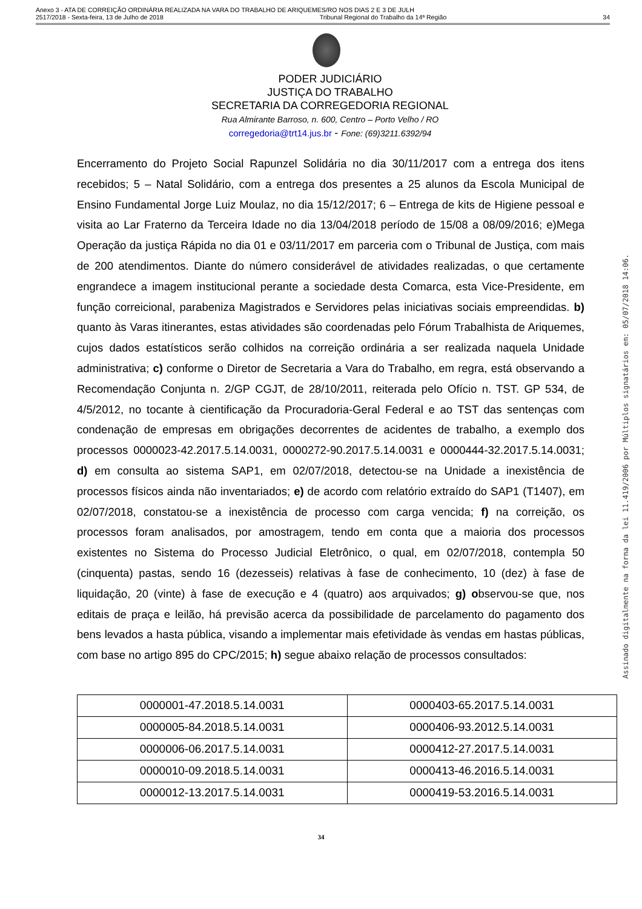Anexo 3 - ATA DE CORREIÇÃO ORDINÁRIA REALIZADA NA VARA DO TRABALHO DE ARIQUEMES/RO NOS DIAS 2 E 3 DE JULH
2517/2018 - Sexta-feira, 13 de Julho de 2018 Tribunal Regional do Trabalho da 14ª Região 34
PODER JUDICIÁRIO
JUSTIÇA DO TRABALHO
SECRETARIA DA CORREGEDORIA REGIONAL
Rua Almirante Barroso, n. 600, Centro – Porto Velho / RO
corregedoria@trt14.jus.br - Fone: (69)3211.6392/94
Encerramento do Projeto Social Rapunzel Solidária no dia 30/11/2017 com a entrega dos itens recebidos; 5 – Natal Solidário, com a entrega dos presentes a 25 alunos da Escola Municipal de Ensino Fundamental Jorge Luiz Moulaz, no dia 15/12/2017; 6 – Entrega de kits de Higiene pessoal e visita ao Lar Fraterno da Terceira Idade no dia 13/04/2018 período de 15/08 a 08/09/2016; e)Mega Operação da justiça Rápida no dia 01 e 03/11/2017 em parceria com o Tribunal de Justiça, com mais de 200 atendimentos. Diante do número considerável de atividades realizadas, o que certamente engrandece a imagem institucional perante a sociedade desta Comarca, esta Vice-Presidente, em função correicional, parabeniza Magistrados e Servidores pelas iniciativas sociais empreendidas. b) quanto às Varas itinerantes, estas atividades são coordenadas pelo Fórum Trabalhista de Ariquemes, cujos dados estatísticos serão colhidos na correição ordinária a ser realizada naquela Unidade administrativa; c) conforme o Diretor de Secretaria a Vara do Trabalho, em regra, está observando a Recomendação Conjunta n. 2/GP CGJT, de 28/10/2011, reiterada pelo Ofício n. TST. GP 534, de 4/5/2012, no tocante à cientificação da Procuradoria-Geral Federal e ao TST das sentenças com condenação de empresas em obrigações decorrentes de acidentes de trabalho, a exemplo dos processos 0000023-42.2017.5.14.0031, 0000272-90.2017.5.14.0031 e 0000444-32.2017.5.14.0031; d) em consulta ao sistema SAP1, em 02/07/2018, detectou-se na Unidade a inexistência de processos físicos ainda não inventariados; e) de acordo com relatório extraído do SAP1 (T1407), em 02/07/2018, constatou-se a inexistência de processo com carga vencida; f) na correição, os processos foram analisados, por amostragem, tendo em conta que a maioria dos processos existentes no Sistema do Processo Judicial Eletrônico, o qual, em 02/07/2018, contempla 50 (cinquenta) pastas, sendo 16 (dezesseis) relativas à fase de conhecimento, 10 (dez) à fase de liquidação, 20 (vinte) à fase de execução e 4 (quatro) aos arquivados; g) observou-se que, nos editais de praça e leilão, há previsão acerca da possibilidade de parcelamento do pagamento dos bens levados a hasta pública, visando a implementar mais efetividade às vendas em hastas públicas, com base no artigo 895 do CPC/2015; h) segue abaixo relação de processos consultados:
| 0000001-47.2018.5.14.0031 | 0000403-65.2017.5.14.0031 |
| 0000005-84.2018.5.14.0031 | 0000406-93.2012.5.14.0031 |
| 0000006-06.2017.5.14.0031 | 0000412-27.2017.5.14.0031 |
| 0000010-09.2018.5.14.0031 | 0000413-46.2016.5.14.0031 |
| 0000012-13.2017.5.14.0031 | 0000419-53.2016.5.14.0031 |
34
Assinado digitalmente na forma da lei 11.419/2006 por Múltiplos signatários em: 05/07/2018 14:06.